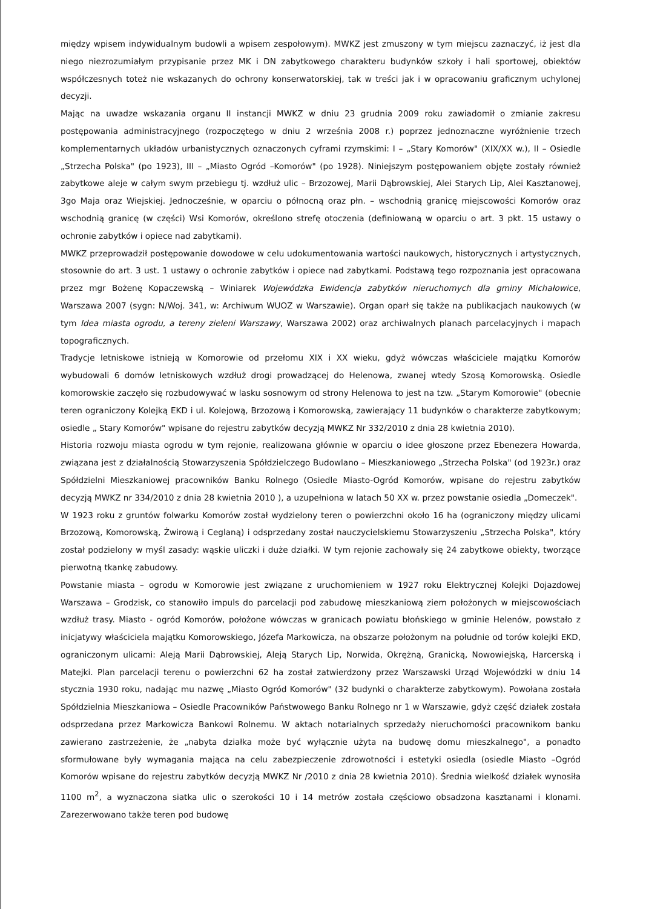między wpisem indywidualnym budowli a wpisem zespołowym). MWKZ jest zmuszony w tym miejscu zaznaczyć, iż jest dla niego niezrozumiałym przypisanie przez MK i DN zabytkowego charakteru budynków szkoły i hali sportowej, obiektów współczesnych toteż nie wskazanych do ochrony konserwatorskiej, tak w treści jak i w opracowaniu graficznym uchylonej decyzji.
Mając na uwadze wskazania organu II instancji MWKZ w dniu 23 grudnia 2009 roku zawiadomił o zmianie zakresu postępowania administracyjnego (rozpoczętego w dniu 2 września 2008 r.) poprzez jednoznaczne wyróżnienie trzech komplementarnych układów urbanistycznych oznaczonych cyframi rzymskimi: I – „Stary Komorów" (XIX/XX w.), II – Osiedle „Strzecha Polska" (po 1923), III – „Miasto Ogród –Komorów" (po 1928). Niniejszym postępowaniem objęte zostały również zabytkowe aleje w całym swym przebiegu tj. wzdłuż ulic – Brzozowej, Marii Dąbrowskiej, Alei Starych Lip, Alei Kasztanowej, 3go Maja oraz Wiejskiej. Jednocześnie, w oparciu o północną oraz płn. – wschodnią granicę miejscowości Komorów oraz wschodnią granicę (w części) Wsi Komorów, określono strefę otoczenia (definiowaną w oparciu o art. 3 pkt. 15 ustawy o ochronie zabytków i opiece nad zabytkami).
MWKZ przeprowadził postępowanie dowodowe w celu udokumentowania wartości naukowych, historycznych i artystycznych, stosownie do art. 3 ust. 1 ustawy o ochronie zabytków i opiece nad zabytkami. Podstawą tego rozpoznania jest opracowana przez mgr Bożenę Kopaczewską – Winiarek Wojewódzka Ewidencja zabytków nieruchomych dla gminy Michałowice, Warszawa 2007 (sygn: N/Woj. 341, w: Archiwum WUOZ w Warszawie). Organ oparł się także na publikacjach naukowych (w tym Idea miasta ogrodu, a tereny zieleni Warszawy, Warszawa 2002) oraz archiwalnych planach parcelacyjnych i mapach topograficznych.
Tradycje letniskowe istnieją w Komorowie od przełomu XIX i XX wieku, gdyż wówczas właściciele majątku Komorów wybudowali 6 domów letniskowych wzdłuż drogi prowadzącej do Helenowa, zwanej wtedy Szosą Komorowską. Osiedle komorowskie zaczęło się rozbudowywać w lasku sosnowym od strony Helenowa to jest na tzw. „Starym Komorowie" (obecnie teren ograniczony Kolejką EKD i ul. Kolejową, Brzozową i Komorowską, zawierający 11 budynków o charakterze zabytkowym; osiedle „ Stary Komorów" wpisane do rejestru zabytków decyzją MWKZ Nr 332/2010 z dnia 28 kwietnia 2010).
Historia rozwoju miasta ogrodu w tym rejonie, realizowana głównie w oparciu o idee głoszone przez Ebenezera Howarda, związana jest z działalnością Stowarzyszenia Spółdzielczego Budowlano – Mieszkaniowego „Strzecha Polska" (od 1923r.) oraz Spółdzielni Mieszkaniowej pracowników Banku Rolnego (Osiedle Miasto-Ogród Komorów, wpisane do rejestru zabytków decyzją MWKZ nr 334/2010 z dnia 28 kwietnia 2010 ), a uzupełniona w latach 50 XX w. przez powstanie osiedla „Domeczek".
W 1923 roku z gruntów folwarku Komorów został wydzielony teren o powierzchni około 16 ha (ograniczony między ulicami Brzozową, Komorowską, Żwirową i Ceglaną) i odsprzedany został nauczycielskiemu Stowarzyszeniu „Strzecha Polska", który został podzielony w myśl zasady: wąskie uliczki i duże działki. W tym rejonie zachowały się 24 zabytkowe obiekty, tworzące pierwotną tkankę zabudowy.
Powstanie miasta – ogrodu w Komorowie jest związane z uruchomieniem w 1927 roku Elektrycznej Kolejki Dojazdowej Warszawa – Grodzisk, co stanowiło impuls do parcelacji pod zabudowę mieszkaniową ziem położonych w miejscowościach wzdłuż trasy. Miasto - ogród Komorów, położone wówczas w granicach powiatu błońskiego w gminie Helenów, powstało z inicjatywy właściciela majątku Komorowskiego, Józefa Markowicza, na obszarze położonym na południe od torów kolejki EKD, ograniczonym ulicami: Aleją Marii Dąbrowskiej, Aleją Starych Lip, Norwida, Okrężną, Granicką, Nowowiejską, Harcerską i Matejki. Plan parcelacji terenu o powierzchni 62 ha został zatwierdzony przez Warszawski Urząd Wojewódzki w dniu 14 stycznia 1930 roku, nadając mu nazwę „Miasto Ogród Komorów" (32 budynki o charakterze zabytkowym). Powołana została Spółdzielnia Mieszkaniowa – Osiedle Pracowników Państwowego Banku Rolnego nr 1 w Warszawie, gdyż część działek została odsprzedana przez Markowicza Bankowi Rolnemu. W aktach notarialnych sprzedaży nieruchomości pracownikom banku zawierano zastrzeżenie, że „nabyta działka może być wyłącznie użyta na budowę domu mieszkalnego", a ponadto sformułowane były wymagania mająca na celu zabezpieczenie zdrowotności i estetyki osiedla (osiedle Miasto –Ogród Komorów wpisane do rejestru zabytków decyzją MWKZ Nr /2010 z dnia 28 kwietnia 2010). Średnia wielkość działek wynosiła 1100 m<sup>2</sup>, a wyznaczona siatka ulic o szerokości 10 i 14 metrów została częściowo obsadzona kasztanami i klonami. Zarezerwowano także teren pod budowę